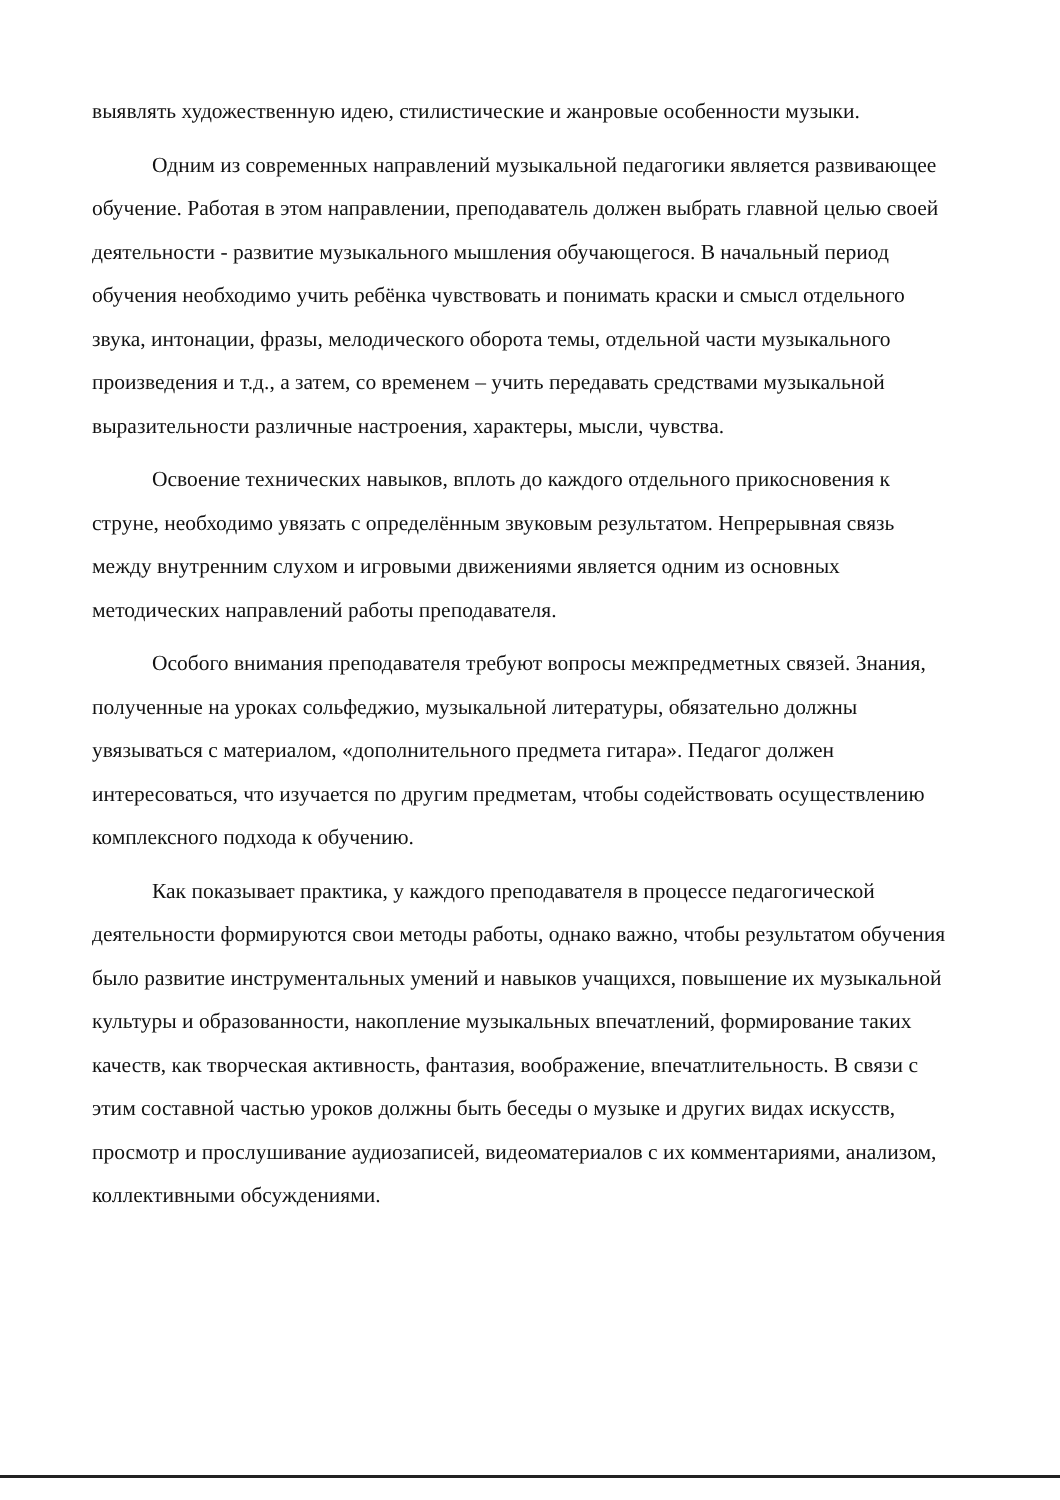выявлять художественную идею, стилистические и жанровые особенности музыки.
Одним из современных направлений музыкальной педагогики является развивающее обучение. Работая в этом направлении, преподаватель должен выбрать главной целью своей деятельности - развитие музыкального мышления обучающегося. В начальный период обучения необходимо учить ребёнка чувствовать и понимать краски и смысл отдельного звука, интонации, фразы, мелодического оборота темы, отдельной части музыкального произведения и т.д., а затем, со временем – учить передавать средствами музыкальной выразительности различные настроения, характеры, мысли, чувства.
Освоение технических навыков, вплоть до каждого отдельного прикосновения к струне, необходимо увязать с определённым звуковым результатом. Непрерывная связь между внутренним слухом и игровыми движениями является одним из основных методических направлений работы преподавателя.
Особого внимания преподавателя требуют вопросы межпредметных связей. Знания, полученные на уроках сольфеджио, музыкальной литературы, обязательно должны увязываться с материалом, «дополнительного предмета гитара». Педагог должен интересоваться, что изучается по другим предметам, чтобы содействовать осуществлению комплексного подхода к обучению.
Как показывает практика, у каждого преподавателя в процессе педагогической деятельности формируются свои методы работы, однако важно, чтобы результатом обучения было развитие инструментальных умений и навыков учащихся, повышение их музыкальной культуры и образованности, накопление музыкальных впечатлений, формирование таких качеств, как творческая активность, фантазия, воображение, впечатлительность. В связи с этим составной частью уроков должны быть беседы о музыке и других видах искусств, просмотр и прослушивание аудиозаписей, видеоматериалов с их комментариями, анализом, коллективными обсуждениями.